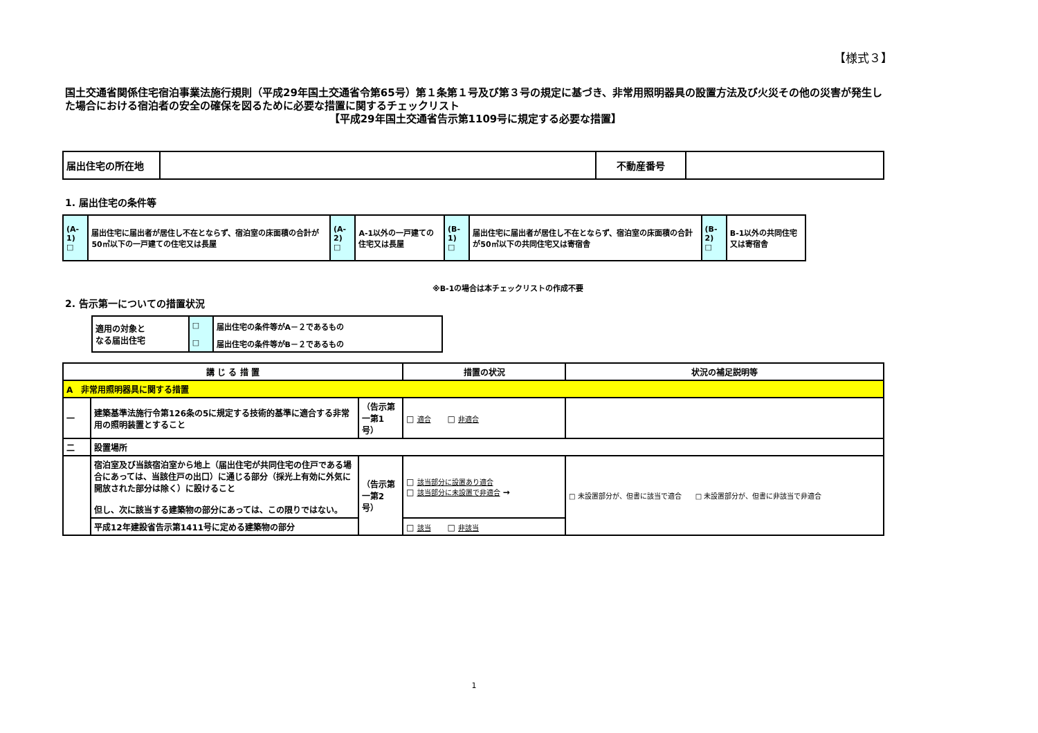【様式３】
国土交通省関係住宅宿泊事業法施行規則（平成29年国土交通省令第65号）第１条第１号及び第３号の規定に基づき、非常用照明器具の設置方法及び火災その他の災害が発生した場合における宿泊者の安全の確保を図るために必要な措置に関するチェックリスト
【平成29年国土交通省告示第1109号に規定する必要な措置】
| 届出住宅の所在地 | | 不動産番号 | |
1. 届出住宅の条件等
| (A-1) □ | 届出住宅に届出者が居住し不在とならず、宿泊室の床面積の合計が50㎡以下の一戸建ての住宅又は長屋 | (A-2) □ | A-1以外の一戸建ての住宅又は長屋 | (B-1) □ | 届出住宅に届出者が居住し不在とならず、宿泊室の床面積の合計が50㎡以下の共同住宅又は寄宿舎 | (B-2) □ | B-1以外の共同住宅又は寄宿舎 |
※B-1の場合は本チェックリストの作成不要
2. 告示第一についての措置状況
| 適用の対象と なる届出住宅 | □ | 届出住宅の条件等がA－２であるもの |
| | □ | 届出住宅の条件等がB－２であるもの |
| 講 じ る 措 置 | | | 措置の状況 | 状況の補足説明等 |
| --- | --- | --- | --- | --- |
| A 非常用照明器具に関する措置 | | | | |
| 一 | 建築基準法施行令第126条の5に規定する技術的基準に適合する非常用の照明装置とすること | （告示第一第1号） | □ 適合 □ 非適合 | |
| 二 | 設置場所 | | | |
| | 宿泊室及び当該宿泊室から地上（届出住宅が共同住宅の住戸である場合にあっては、当該住戸の出口）に通じる部分（採光上有効に外気に開放された部分は除く）に設けること 但し、次に該当する建築物の部分にあっては、この限りではない。 | （告示第一第2号） | □ 該当部分に設置あり適合 □ 該当部分に未設置で非適合 → | □ 未設置部分が、但書に該当で適合 □ 未設置部分が、但書に非該当で非適合 |
| | 平成12年建設省告示第1411号に定める建築物の部分 | | □ 該当 □ 非該当 | |
1